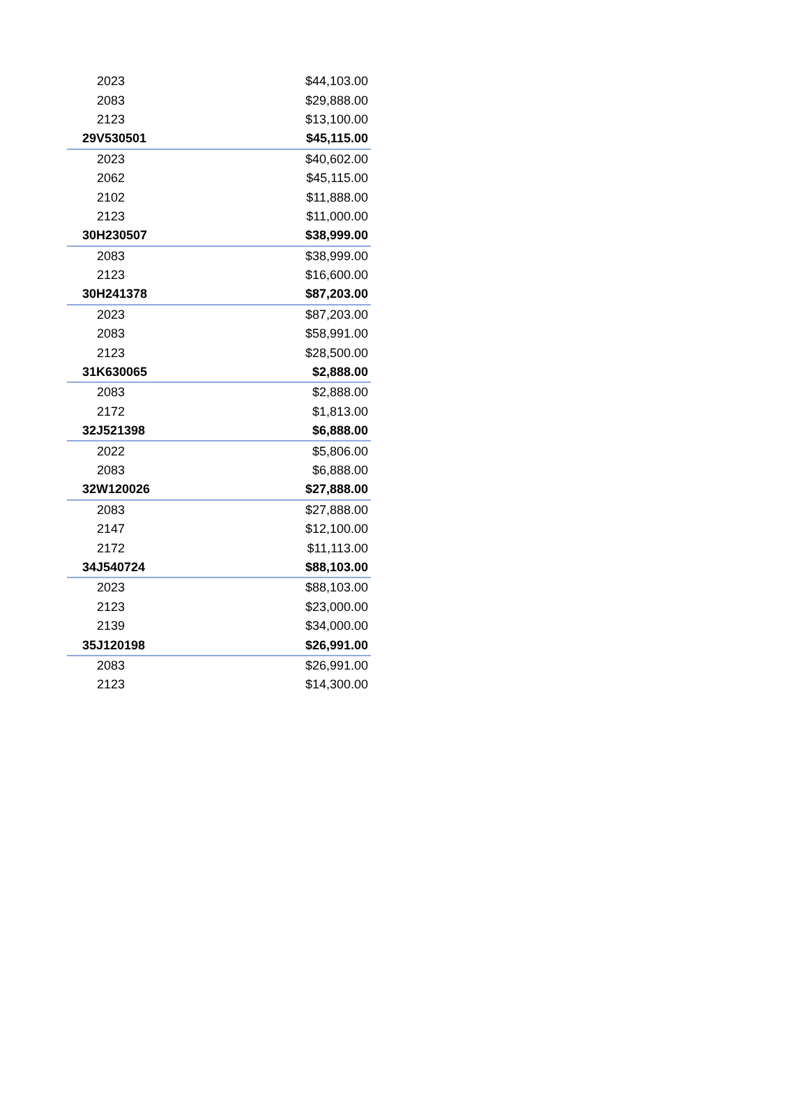| 2023 | $44,103.00 |
| 2083 | $29,888.00 |
| 2123 | $13,100.00 |
| 29V530501 | $45,115.00 |
| 2023 | $40,602.00 |
| 2062 | $45,115.00 |
| 2102 | $11,888.00 |
| 2123 | $11,000.00 |
| 30H230507 | $38,999.00 |
| 2083 | $38,999.00 |
| 2123 | $16,600.00 |
| 30H241378 | $87,203.00 |
| 2023 | $87,203.00 |
| 2083 | $58,991.00 |
| 2123 | $28,500.00 |
| 31K630065 | $2,888.00 |
| 2083 | $2,888.00 |
| 2172 | $1,813.00 |
| 32J521398 | $6,888.00 |
| 2022 | $5,806.00 |
| 2083 | $6,888.00 |
| 32W120026 | $27,888.00 |
| 2083 | $27,888.00 |
| 2147 | $12,100.00 |
| 2172 | $11,113.00 |
| 34J540724 | $88,103.00 |
| 2023 | $88,103.00 |
| 2123 | $23,000.00 |
| 2139 | $34,000.00 |
| 35J120198 | $26,991.00 |
| 2083 | $26,991.00 |
| 2123 | $14,300.00 |